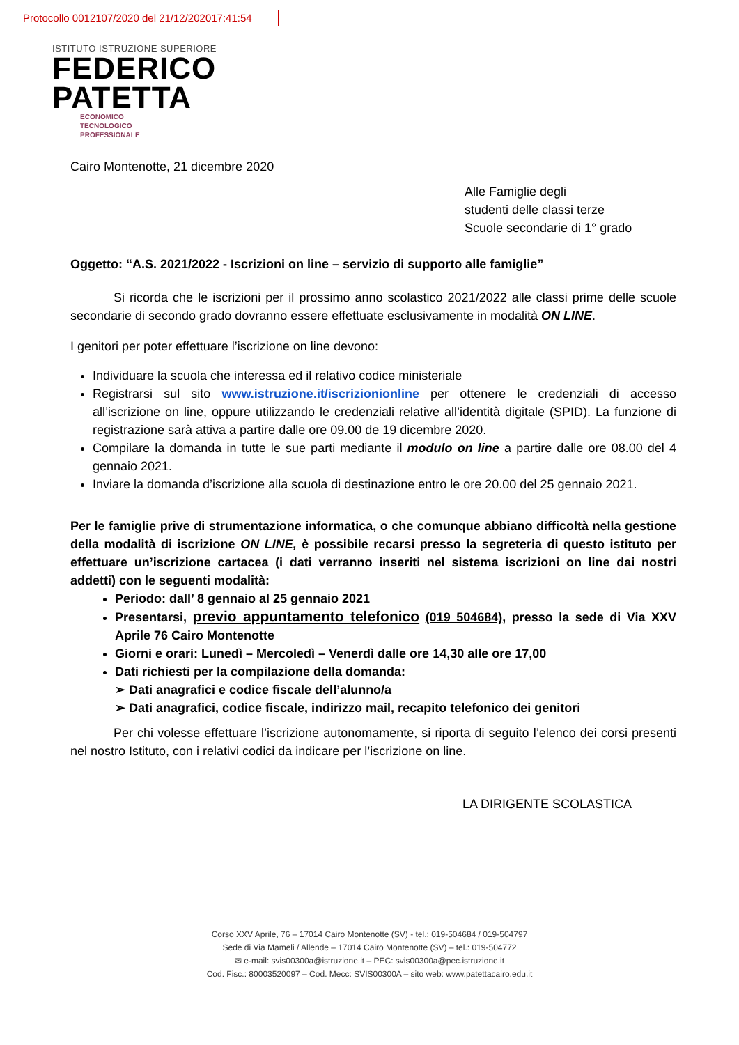Protocollo 0012107/2020 del 21/12/202017:41:54
ISTITUTO ISTRUZIONE SUPERIORE
FEDERICO
PATETTA
ECONOMICO
TECNOLOGICO
PROFESSIONALE
Cairo Montenotte, 21 dicembre 2020
Alle Famiglie degli
studenti delle classi terze
Scuole secondarie di 1° grado
Oggetto: “A.S. 2021/2022 - Iscrizioni on line – servizio di supporto alle famiglie”
Si ricorda che le iscrizioni per il prossimo anno scolastico 2021/2022 alle classi prime delle scuole secondarie di secondo grado dovranno essere effettuate esclusivamente in modalità ON LINE.
I genitori per poter effettuare l’iscrizione on line devono:
Individuare la scuola che interessa ed il relativo codice ministeriale
Registrarsi sul sito www.istruzione.it/iscrizionionline per ottenere le credenziali di accesso all’iscrizione on line, oppure utilizzando le credenziali relative all’identità digitale (SPID). La funzione di registrazione sarà attiva a partire dalle ore 09.00 de 19 dicembre 2020.
Compilare la domanda in tutte le sue parti mediante il modulo on line a partire dalle ore 08.00 del 4 gennaio 2021.
Inviare la domanda d’iscrizione alla scuola di destinazione entro le ore 20.00 del 25 gennaio 2021.
Per le famiglie prive di strumentazione informatica, o che comunque abbiano difficoltà nella gestione della modalità di iscrizione ON LINE, è possibile recarsi presso la segreteria di questo istituto per effettuare un’iscrizione cartacea (i dati verranno inseriti nel sistema iscrizioni on line dai nostri addetti) con le seguenti modalità:
Periodo: dall’ 8 gennaio al 25 gennaio 2021
Presentarsi, previo appuntamento telefonico (019 504684), presso la sede di Via XXV Aprile 76 Cairo Montenotte
Giorni e orari: Lunedì – Mercoledì – Venerdì dalle ore 14,30 alle ore 17,00
Dati richiesti per la compilazione della domanda:
➢ Dati anagrafici e codice fiscale dell’alunno/a
➢ Dati anagrafici, codice fiscale, indirizzo mail, recapito telefonico dei genitori
Per chi volesse effettuare l’iscrizione autonomamente, si riporta di seguito l’elenco dei corsi presenti nel nostro Istituto, con i relativi codici da indicare per l’iscrizione on line.
LA DIRIGENTE SCOLASTICA
Corso XXV Aprile, 76 – 17014 Cairo Montenotte (SV) - tel.: 019-504684 / 019-504797
Sede di Via Mameli / Allende – 17014 Cairo Montenotte (SV) – tel.: 019-504772
✉ e-mail: svis00300a@istruzione.it – PEC: svis00300a@pec.istruzione.it
Cod. Fisc.: 80003520097 – Cod. Mecc: SVIS00300A – sito web: www.patettacairo.edu.it